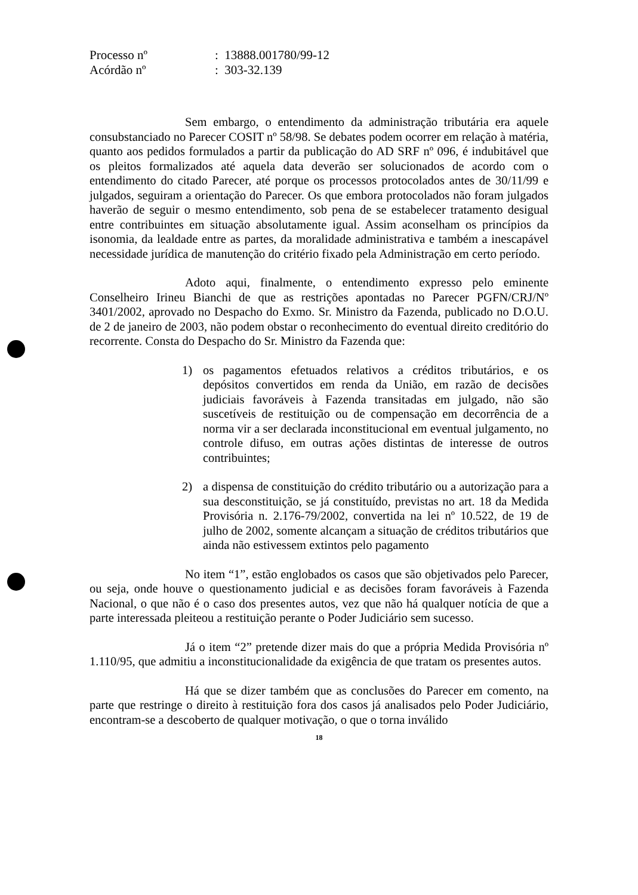| Processo nº | : 13888.001780/99-12 |
| Acórdão nº | : 303-32.139 |
Sem embargo, o entendimento da administração tributária era aquele consubstanciado no Parecer COSIT nº 58/98. Se debates podem ocorrer em relação à matéria, quanto aos pedidos formulados a partir da publicação do AD SRF nº 096, é indubitável que os pleitos formalizados até aquela data deverão ser solucionados de acordo com o entendimento do citado Parecer, até porque os processos protocolados antes de 30/11/99 e julgados, seguiram a orientação do Parecer. Os que embora protocolados não foram julgados haverão de seguir o mesmo entendimento, sob pena de se estabelecer tratamento desigual entre contribuintes em situação absolutamente igual. Assim aconselham os princípios da isonomia, da lealdade entre as partes, da moralidade administrativa e também a inescapável necessidade jurídica de manutenção do critério fixado pela Administração em certo período.
Adoto aqui, finalmente, o entendimento expresso pelo eminente Conselheiro Irineu Bianchi de que as restrições apontadas no Parecer PGFN/CRJ/Nº 3401/2002, aprovado no Despacho do Exmo. Sr. Ministro da Fazenda, publicado no D.O.U. de 2 de janeiro de 2003, não podem obstar o reconhecimento do eventual direito creditório do recorrente. Consta do Despacho do Sr. Ministro da Fazenda que:
1) os pagamentos efetuados relativos a créditos tributários, e os depósitos convertidos em renda da União, em razão de decisões judiciais favoráveis à Fazenda transitadas em julgado, não são suscetíveis de restituição ou de compensação em decorrência de a norma vir a ser declarada inconstitucional em eventual julgamento, no controle difuso, em outras ações distintas de interesse de outros contribuintes;
2) a dispensa de constituição do crédito tributário ou a autorização para a sua desconstituição, se já constituído, previstas no art. 18 da Medida Provisória n. 2.176-79/2002, convertida na lei nº 10.522, de 19 de julho de 2002, somente alcançam a situação de créditos tributários que ainda não estivessem extintos pelo pagamento
No item “1”, estão englobados os casos que são objetivados pelo Parecer, ou seja, onde houve o questionamento judicial e as decisões foram favoráveis à Fazenda Nacional, o que não é o caso dos presentes autos, vez que não há qualquer notícia de que a parte interessada pleiteou a restituição perante o Poder Judiciário sem sucesso.
Já o item “2” pretende dizer mais do que a própria Medida Provisória nº 1.110/95, que admitiu a inconstitucionalidade da exigência de que tratam os presentes autos.
Há que se dizer também que as conclusões do Parecer em comento, na parte que restringe o direito à restituição fora dos casos já analisados pelo Poder Judiciário, encontram-se a descoberto de qualquer motivação, o que o torna inválido
18